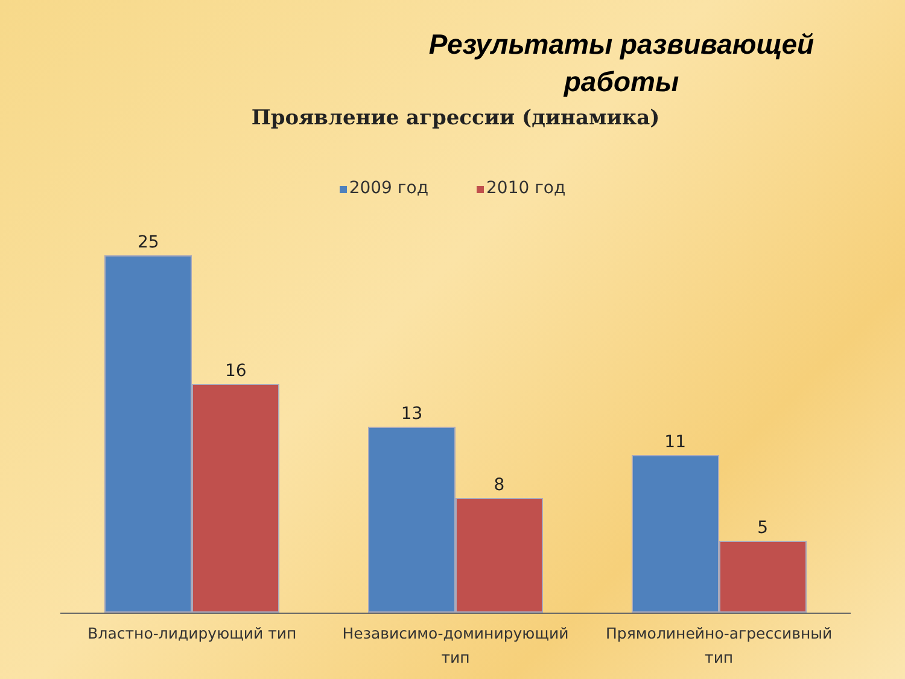Результаты развивающей работы
Проявление агрессии (динамика)
2009 год 2010 год
25
16
13
8
11
5
Властно-лидирующий тип Независимо-доминирующий тип Прямолинейно-агрессивный тип